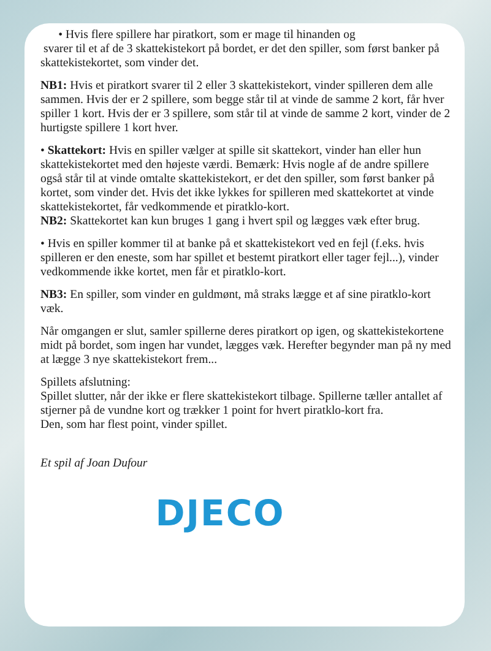• Hvis flere spillere har piratkort, som er mage til hinanden og
svarer til et af de 3 skattekistekort på bordet, er det den spiller, som først banker på skattekistekortet, som vinder det.
NB1: Hvis et piratkort svarer til 2 eller 3 skattekistekort, vinder spilleren dem alle sammen. Hvis der er 2 spillere, som begge står til at vinde de samme 2 kort, får hver spiller 1 kort. Hvis der er 3 spillere, som står til at vinde de samme 2 kort, vinder de 2 hurtigste spillere 1 kort hver.
• Skattekort: Hvis en spiller vælger at spille sit skattekort, vinder han eller hun skattekistekortet med den højeste værdi. Bemærk: Hvis nogle af de andre spillere også står til at vinde omtalte skattekistekort, er det den spiller, som først banker på kortet, som vinder det. Hvis det ikke lykkes for spilleren med skattekortet at vinde skattekistekortet, får vedkommende et piratklo-kort.
NB2: Skattekortet kan kun bruges 1 gang i hvert spil og lægges væk efter brug.
• Hvis en spiller kommer til at banke på et skattekistekort ved en fejl (f.eks. hvis spilleren er den eneste, som har spillet et bestemt piratkort eller tager fejl...), vinder vedkommende ikke kortet, men får et piratklo-kort.
NB3: En spiller, som vinder en guldmønt, må straks lægge et af sine piratklo-kort væk.
Når omgangen er slut, samler spillerne deres piratkort op igen, og skattekistekortene midt på bordet, som ingen har vundet, lægges væk. Herefter begynder man på ny med at lægge 3 nye skattekistekort frem...
Spillets afslutning:
Spillet slutter, når der ikke er flere skattekistekort tilbage. Spillerne tæller antallet af stjerner på de vundne kort og trækker 1 point for hvert piratklo-kort fra.
Den, som har flest point, vinder spillet.
Et spil af Joan Dufour
DJECO